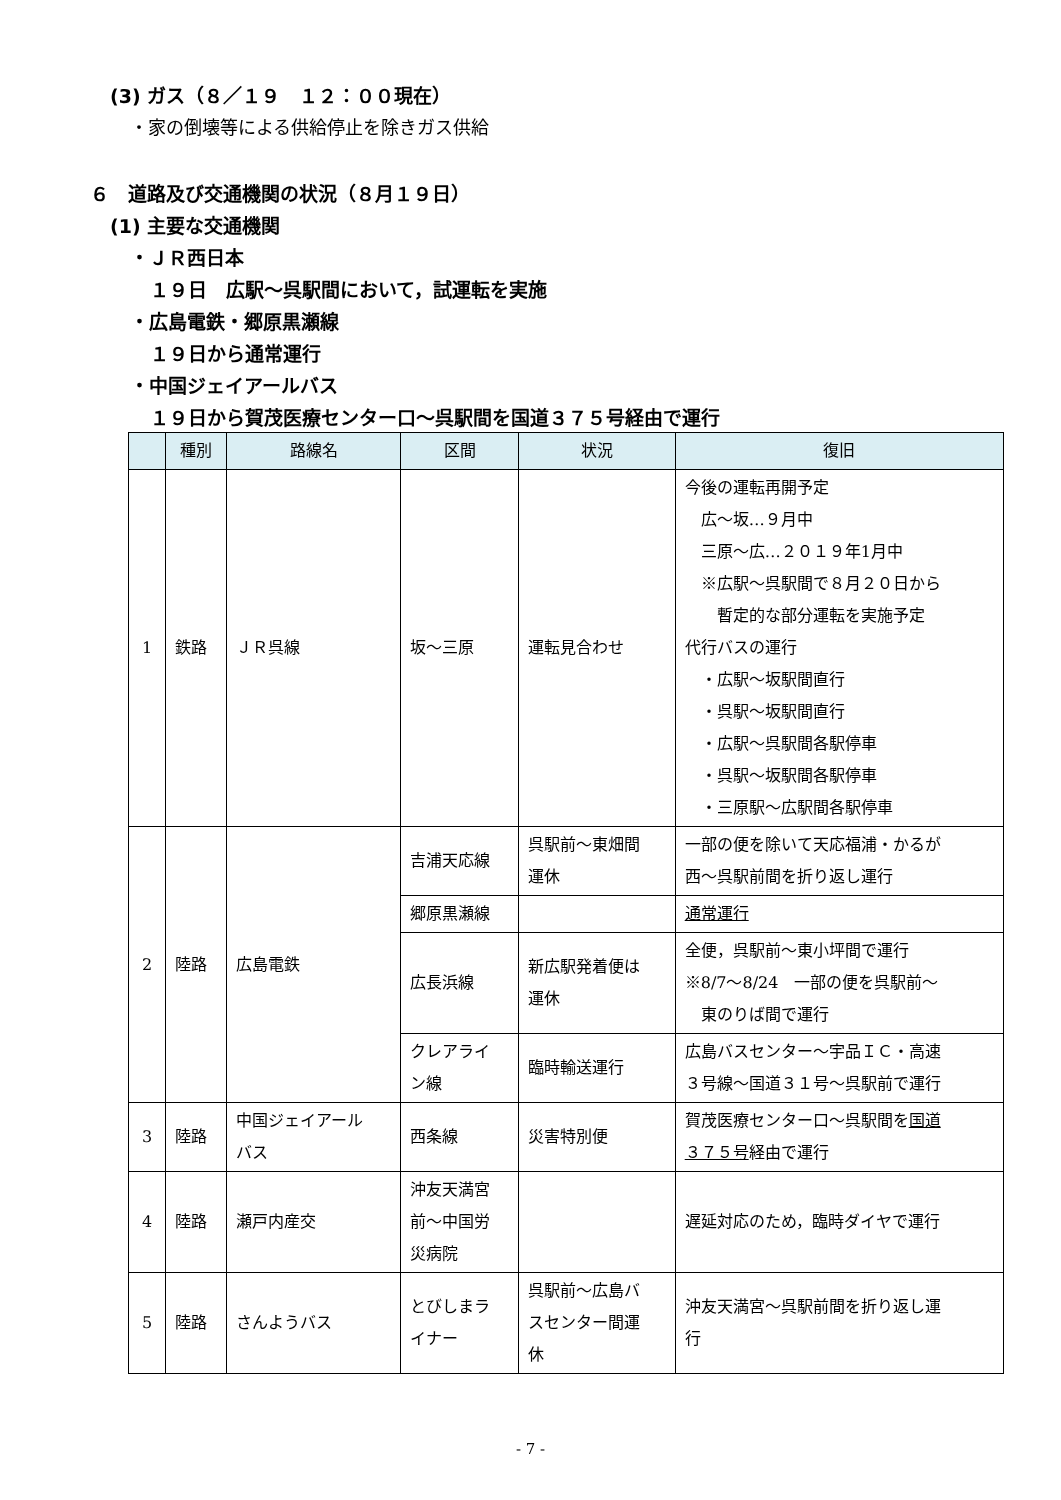(3) ガス（８／１９　１２：００現在）
・家の倒壊等による供給停止を除きガス供給
６　道路及び交通機関の状況（８月１９日）
(1) 主要な交通機関
・ＪＲ西日本
１９日　広駅～呉駅間において，試運転を実施
・広島電鉄・郷原黒瀬線
１９日から通常運行
・中国ジェイアールバス
１９日から賀茂医療センター口～呉駅間を国道３７５号経由で運行
| | 種別 | 路線名 | 区間 | 状況 | 復旧 |
| --- | --- | --- | --- | --- | --- |
| 1 | 鉄路 | ＪＲ呉線 | 坂～三原 | 運転見合わせ | 今後の運転再開予定 広～坂…９月中 三原～広…２０１９年1月中 ※広駅～呉駅間で８月２０日から 暫定的な部分運転を実施予定 代行バスの運行 ・広駅～坂駅間直行 ・呉駅～坂駅間直行 ・広駅～呉駅間各駅停車 ・呉駅～坂駅間各駅停車 ・三原駅～広駅間各駅停車 |
| 2 | 陸路 | 広島電鉄 | 吉浦天応線 | 呉駅前～東畑間 運休 | 一部の便を除いて天応福浦・かるが 西～呉駅前間を折り返し運行 |
| | | | 郷原黒瀬線 | | 通常運行 |
| | | | 広長浜線 | 新広駅発着便は 運休 | 全便，呉駅前～東小坪間で運行 ※8/7～8/24 一部の便を呉駅前～ 東のりば間で運行 |
| | | | クレアライ ン線 | 臨時輸送運行 | 広島バスセンター～宇品ＩＣ・高速 ３号線～国道３１号～呉駅前で運行 |
| 3 | 陸路 | 中国ジェイアール バス | 西条線 | 災害特別便 | 賀茂医療センター口～呉駅間を 国道 ３７５号 経由で運行 |
| 4 | 陸路 | 瀬戸内産交 | 沖友天満宮 前～中国労 災病院 | | 遅延対応のため，臨時ダイヤで運行 |
| 5 | 陸路 | さんようバス | とびしまラ イナー | 呉駅前～広島バ スセンター間運 休 | 沖友天満宮～呉駅前間を折り返し運 行 |
- 7 -